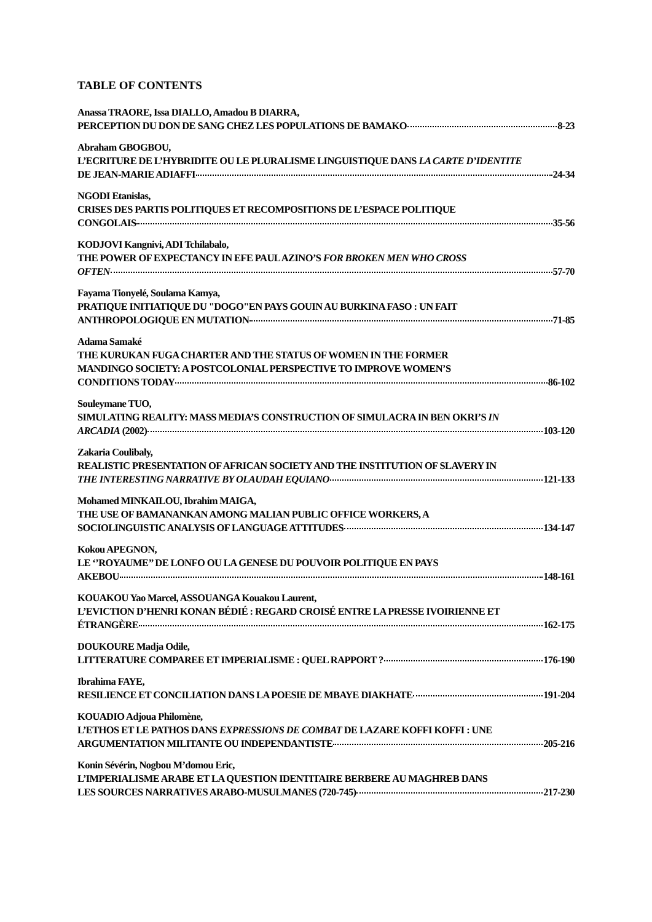TABLE OF CONTENTS
Anassa TRAORE, Issa DIALLO, Amadou B DIARRA,
PERCEPTION DU DON DE SANG CHEZ LES POPULATIONS DE BAMAKO 8-23
Abraham GBOGBOU,
L’ECRITURE DE L’HYBRIDITE OU LE PLURALISME LINGUISTIQUE DANS LA CARTE D’IDENTITE
DE JEAN-MARIE ADIAFFI 24-34
NGODI Etanislas,
CRISES DES PARTIS POLITIQUES ET RECOMPOSITIONS DE L’ESPACE POLITIQUE
CONGOLAIS 35-56
KODJOVI Kangnivi, ADI Tchilabalo,
THE POWER OF EXPECTANCY IN EFE PAUL AZINO’S FOR BROKEN MEN WHO CROSS
OFTEN 57-70
Fayama Tionyelé, Soulama Kamya,
PRATIQUE INITIATIQUE DU "DOGO"EN PAYS GOUIN AU BURKINA FASO : UN FAIT
ANTHROPOLOGIQUE EN MUTATION 71-85
Adama Samaké
THE KURUKAN FUGA CHARTER AND THE STATUS OF WOMEN IN THE FORMER
MANDINGO SOCIETY: A POSTCOLONIAL PERSPECTIVE TO IMPROVE WOMEN’S
CONDITIONS TODAY 86-102
Souleymane TUO,
SIMULATING REALITY: MASS MEDIA’S CONSTRUCTION OF SIMULACRA IN BEN OKRI’S IN
ARCADIA (2002) 103-120
Zakaria Coulibaly,
REALISTIC PRESENTATION OF AFRICAN SOCIETY AND THE INSTITUTION OF SLAVERY IN
THE INTERESTING NARRATIVE BY OLAUDAH EQUIANO 121-133
Mohamed MINKAILOU, Ibrahim MAIGA,
THE USE OF BAMANANKAN AMONG MALIAN PUBLIC OFFICE WORKERS, A
SOCIOLINGUISTIC ANALYSIS OF LANGUAGE ATTITUDES 134-147
Kokou APEGNON,
LE ‘’ROYAUME’’ DE LONFO OU LA GENESE DU POUVOIR POLITIQUE EN PAYS
AKEBOU 148-161
KOUAKOU Yao Marcel, ASSOUANGA Kouakou Laurent,
L’EVICTION D’HENRI KONAN BÉDIÉ : REGARD CROISÉ ENTRE LA PRESSE IVOIRIENNE ET
ÉTRANGÈRE 162-175
DOUKOURE Madja Odile,
LITTERATURE COMPAREE ET IMPERIALISME : QUEL RAPPORT ? 176-190
Ibrahima FAYE,
RESILIENCE ET CONCILIATION DANS LA POESIE DE MBAYE DIAKHATE 191-204
KOUADIO Adjoua Philomène,
L’ETHOS ET LE PATHOS DANS EXPRESSIONS DE COMBAT DE LAZARE KOFFI KOFFI : UNE
ARGUMENTATION MILITANTE OU INDEPENDANTISTE 205-216
Konin Sévérin, Nogbou M’domou Eric,
L’IMPERIALISME ARABE ET LA QUESTION IDENTITAIRE BERBERE AU MAGHREB DANS
LES SOURCES NARRATIVES ARABO-MUSULMANES (720-745) 217-230